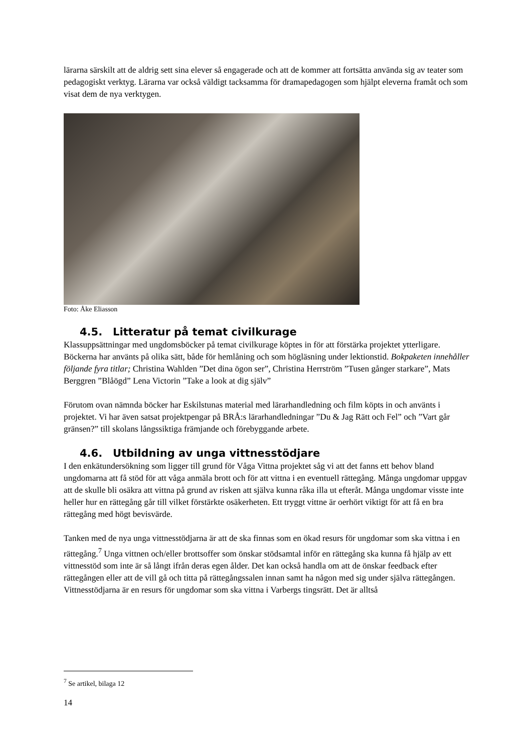lärarna särskilt att de aldrig sett sina elever så engagerade och att de kommer att fortsätta använda sig av teater som pedagogiskt verktyg. Lärarna var också väldigt tacksamma för dramapedagogen som hjälpt eleverna framåt och som visat dem de nya verktygen.
Foto: Åke Eliasson
4.5. Litteratur på temat civilkurage
Klassuppsättningar med ungdomsböcker på temat civilkurage köptes in för att förstärka projektet ytterligare. Böckerna har använts på olika sätt, både för hemlåning och som högläsning under lektionstid. Bokpaketen innehåller följande fyra titlar; Christina Wahlden ”Det dina ögon ser”, Christina Herrström ”Tusen gånger starkare”, Mats Berggren ”Blåögd” Lena Victorin ”Take a look at dig själv”
Förutom ovan nämnda böcker har Eskilstunas material med lärarhandledning och film köpts in och använts i projektet. Vi har även satsat projektpengar på BRÅ:s lärarhandledningar ”Du & Jag Rätt och Fel” och ”Vart går gränsen?” till skolans långssiktiga främjande och förebyggande arbete.
4.6. Utbildning av unga vittnesstödjare
I den enkätundersökning som ligger till grund för Våga Vittna projektet såg vi att det fanns ett behov bland ungdomarna att få stöd för att våga anmäla brott och för att vittna i en eventuell rättegång. Många ungdomar uppgav att de skulle bli osäkra att vittna på grund av risken att själva kunna råka illa ut efteråt. Många ungdomar visste inte heller hur en rättegång går till vilket förstärkte osäkerheten. Ett tryggt vittne är oerhört viktigt för att få en bra rättegång med högt bevisvärde.
Tanken med de nya unga vittnesstödjarna är att de ska finnas som en ökad resurs för ungdomar som ska vittna i en rättegång.<sup>7</sup> Unga vittnen och/eller brottsoffer som önskar stödsamtal inför en rättegång ska kunna få hjälp av ett vittnesstöd som inte är så långt ifrån deras egen ålder. Det kan också handla om att de önskar feedback efter rättegången eller att de vill gå och titta på rättegångssalen innan samt ha någon med sig under själva rättegången. Vittnesstödjarna är en resurs för ungdomar som ska vittna i Varbergs tingsrätt. Det är alltså
<sup>7</sup> Se artikel, bilaga 12
14